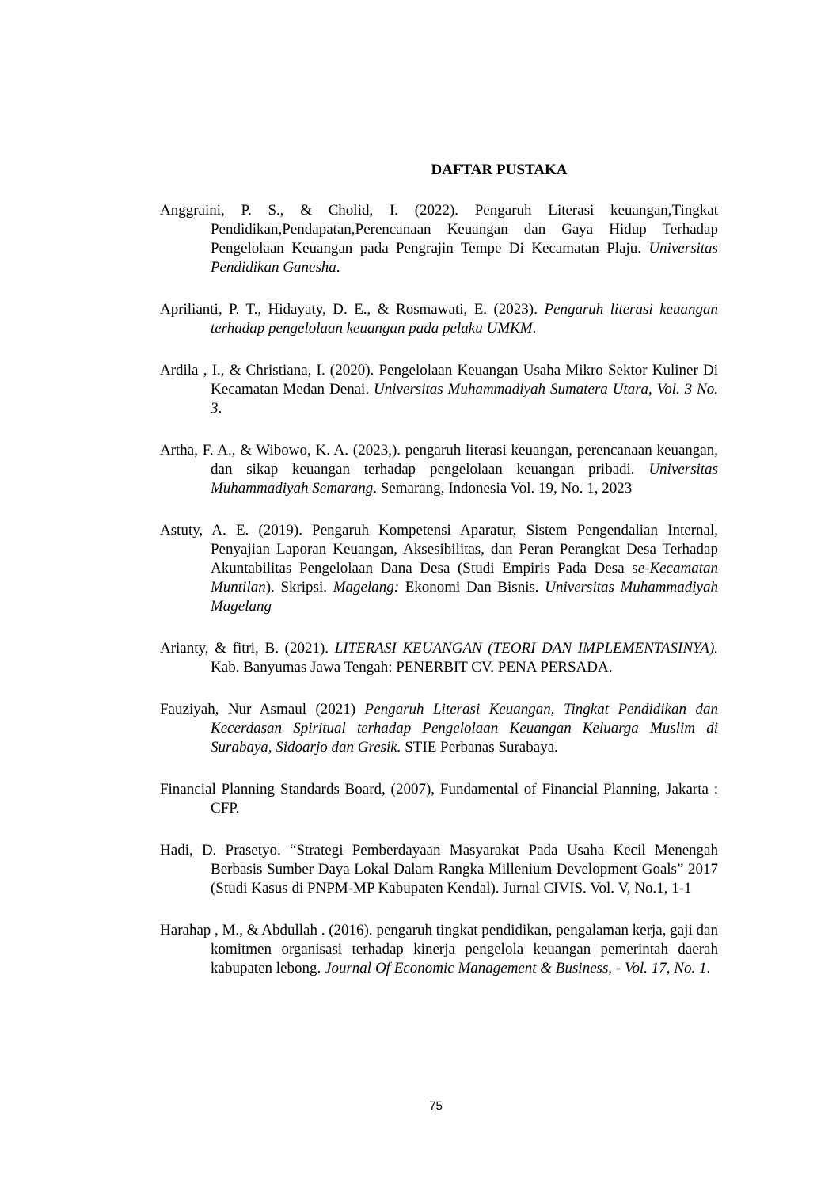DAFTAR PUSTAKA
Anggraini, P. S., & Cholid, I. (2022). Pengaruh Literasi keuangan,Tingkat Pendidikan,Pendapatan,Perencanaan Keuangan dan Gaya Hidup Terhadap Pengelolaan Keuangan pada Pengrajin Tempe Di Kecamatan Plaju. Universitas Pendidikan Ganesha.
Aprilianti, P. T., Hidayaty, D. E., & Rosmawati, E. (2023). Pengaruh literasi keuangan terhadap pengelolaan keuangan pada pelaku UMKM.
Ardila , I., & Christiana, I. (2020). Pengelolaan Keuangan Usaha Mikro Sektor Kuliner Di Kecamatan Medan Denai. Universitas Muhammadiyah Sumatera Utara, Vol. 3 No. 3.
Artha, F. A., & Wibowo, K. A. (2023,). pengaruh literasi keuangan, perencanaan keuangan, dan sikap keuangan terhadap pengelolaan keuangan pribadi. Universitas Muhammadiyah Semarang. Semarang, Indonesia Vol. 19, No. 1, 2023
Astuty, A. E. (2019). Pengaruh Kompetensi Aparatur, Sistem Pengendalian Internal, Penyajian Laporan Keuangan, Aksesibilitas, dan Peran Perangkat Desa Terhadap Akuntabilitas Pengelolaan Dana Desa (Studi Empiris Pada Desa se-Kecamatan Muntilan). Skripsi. Magelang: Ekonomi Dan Bisnis. Universitas Muhammadiyah Magelang
Arianty, & fitri, B. (2021). LITERASI KEUANGAN (TEORI DAN IMPLEMENTASINYA). Kab. Banyumas Jawa Tengah: PENERBIT CV. PENA PERSADA.
Fauziyah, Nur Asmaul (2021) Pengaruh Literasi Keuangan, Tingkat Pendidikan dan Kecerdasan Spiritual terhadap Pengelolaan Keuangan Keluarga Muslim di Surabaya, Sidoarjo dan Gresik. STIE Perbanas Surabaya.
Financial Planning Standards Board, (2007), Fundamental of Financial Planning, Jakarta : CFP.
Hadi, D. Prasetyo. “Strategi Pemberdayaan Masyarakat Pada Usaha Kecil Menengah Berbasis Sumber Daya Lokal Dalam Rangka Millenium Development Goals” 2017 (Studi Kasus di PNPM-MP Kabupaten Kendal). Jurnal CIVIS. Vol. V, No.1, 1-1
Harahap , M., & Abdullah . (2016). pengaruh tingkat pendidikan, pengalaman kerja, gaji dan komitmen organisasi terhadap kinerja pengelola keuangan pemerintah daerah kabupaten lebong. Journal Of Economic Management & Business, - Vol. 17, No. 1.
75